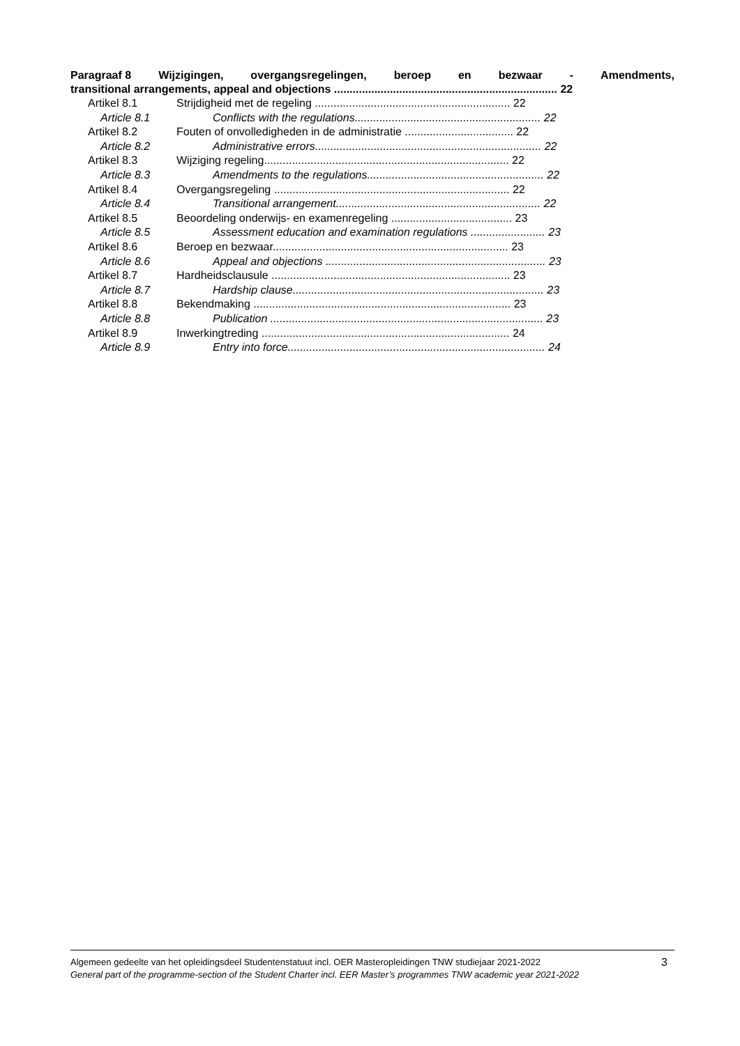Paragraaf 8 Wijzigingen, overgangsregelingen, beroep en bezwaar - Amendments,
transitional arrangements, appeal and objections ........................................................................ 22
Artikel 8.1 Strijdigheid met de regeling ............................................................... 22
Article 8.1 Conflicts with the regulations............................................................ 22
Artikel 8.2 Fouten of onvolledigheden in de administratie ................................... 22
Article 8.2 Administrative errors......................................................................... 22
Artikel 8.3 Wijziging regeling............................................................................... 22
Article 8.3 Amendments to the regulations......................................................... 22
Artikel 8.4 Overgangsregeling ............................................................................ 22
Article 8.4 Transitional arrangement.................................................................. 22
Artikel 8.5 Beoordeling onderwijs- en examenregeling ....................................... 23
Article 8.5 Assessment education and examination regulations ........................ 23
Artikel 8.6 Beroep en bezwaar............................................................................ 23
Article 8.6 Appeal and objections ....................................................................... 23
Artikel 8.7 Hardheidsclausule ............................................................................. 23
Article 8.7 Hardship clause................................................................................. 23
Artikel 8.8 Bekendmaking ................................................................................... 23
Article 8.8 Publication ........................................................................................ 23
Artikel 8.9 Inwerkingtreding ................................................................................ 24
Article 8.9 Entry into force................................................................................... 24
Algemeen gedeelte van het opleidingsdeel Studentenstatuut incl. OER Masteropleidingen TNW studiejaar 2021-2022
General part of the programme-section of the Student Charter incl. EER Master’s programmes TNW academic year 2021-2022
3